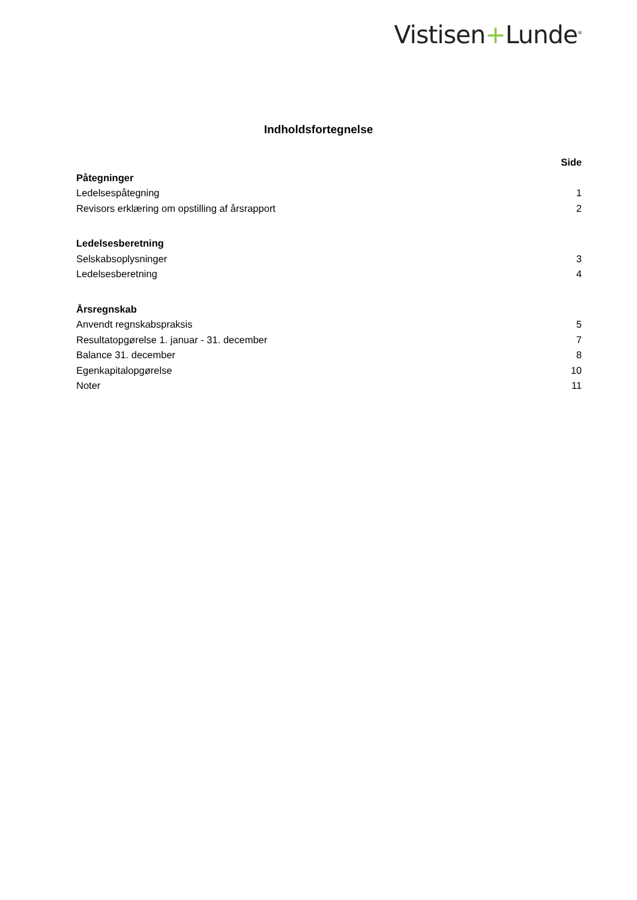Vistisen+Lunde<sup>®</sup>
Indholdsfortegnelse
Side
Påtegninger
Ledelsespåtegning 1
Revisors erklæring om opstilling af årsrapport 2
Ledelsesberetning
Selskabsoplysninger 3
Ledelsesberetning 4
Årsregnskab
Anvendt regnskabspraksis 5
Resultatopgørelse 1. januar - 31. december 7
Balance 31. december 8
Egenkapitalopgørelse 10
Noter 11